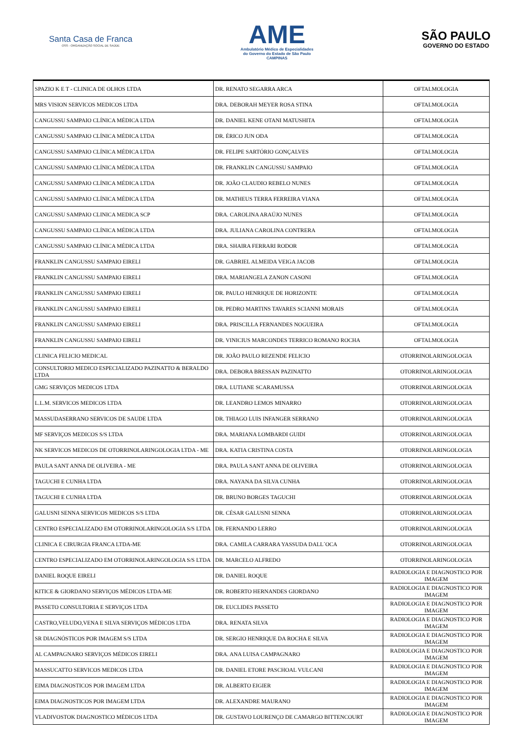Santa Casa de Franca
OSS - ORGANIZAÇÃO SOCIAL DE SAÚDE
AME
Ambulatório Médico de Especialidades
do Governo do Estado de São Paulo
CAMPINAS
SÃO PAULO
GOVERNO DO ESTADO
| SPAZIO K E T - CLINICA DE OLHOS LTDA | DR. RENATO SEGARRA ARCA | OFTALMOLOGIA |
| MRS VISION SERVICOS MEDICOS LTDA | DRA. DEBORAH MEYER ROSA STINA | OFTALMOLOGIA |
| CANGUSSU SAMPAIO CLÍNICA MÉDICA LTDA | DR. DANIEL KENE OTANI MATUSHITA | OFTALMOLOGIA |
| CANGUSSU SAMPAIO CLÍNICA MÉDICA LTDA | DR. ÉRICO JUN ODA | OFTALMOLOGIA |
| CANGUSSU SAMPAIO CLÍNICA MÉDICA LTDA | DR. FELIPE SARTÓRIO GONÇALVES | OFTALMOLOGIA |
| CANGUSSU SAMPAIO CLÍNICA MÉDICA LTDA | DR. FRANKLIN CANGUSSU SAMPAIO | OFTALMOLOGIA |
| CANGUSSU SAMPAIO CLÍNICA MÉDICA LTDA | DR. JOÃO CLAUDIO REBELO NUNES | OFTALMOLOGIA |
| CANGUSSU SAMPAIO CLÍNICA MÉDICA LTDA | DR. MATHEUS TERRA FERREIRA VIANA | OFTALMOLOGIA |
| CANGUSSU SAMPAIO CLINICA MEDICA SCP | DRA. CAROLINA ARAÚJO NUNES | OFTALMOLOGIA |
| CANGUSSU SAMPAIO CLÍNICA MÉDICA LTDA | DRA. JULIANA CAROLINA CONTRERA | OFTALMOLOGIA |
| CANGUSSU SAMPAIO CLÍNICA MÉDICA LTDA | DRA. SHAIRA FERRARI RODOR | OFTALMOLOGIA |
| FRANKLIN CANGUSSU SAMPAIO EIRELI | DR. GABRIEL ALMEIDA VEIGA JACOB | OFTALMOLOGIA |
| FRANKLIN CANGUSSU SAMPAIO EIRELI | DRA. MARIANGELA ZANON CASONI | OFTALMOLOGIA |
| FRANKLIN CANGUSSU SAMPAIO EIRELI | DR. PAULO HENRIQUE DE HORIZONTE | OFTALMOLOGIA |
| FRANKLIN CANGUSSU SAMPAIO EIRELI | DR. PEDRO MARTINS TAVARES SCIANNI MORAIS | OFTALMOLOGIA |
| FRANKLIN CANGUSSU SAMPAIO EIRELI | DRA. PRISCILLA FERNANDES NOGUEIRA | OFTALMOLOGIA |
| FRANKLIN CANGUSSU SAMPAIO EIRELI | DR. VINICIUS MARCONDES TERRICO ROMANO ROCHA | OFTALMOLOGIA |
| CLINICA FELICIO MEDICAL | DR. JOÃO PAULO REZENDE FELICIO | OTORRINOLARINGOLOGIA |
| CONSULTORIO MEDICO ESPECIALIZADO PAZINATTO & BERALDO LTDA | DRA. DEBORA BRESSAN PAZINATTO | OTORRINOLARINGOLOGIA |
| GMG SERVIÇOS MEDICOS LTDA | DRA. LUTIANE SCARAMUSSA | OTORRINOLARINGOLOGIA |
| L.L.M. SERVICOS MEDICOS LTDA | DR. LEANDRO LEMOS MINARRO | OTORRINOLARINGOLOGIA |
| MASSUDASERRANO SERVICOS DE SAUDE LTDA | DR. THIAGO LUIS INFANGER SERRANO | OTORRINOLARINGOLOGIA |
| MF SERVIÇOS MEDICOS S/S LTDA | DRA. MARIANA LOMBARDI GUIDI | OTORRINOLARINGOLOGIA |
| NK SERVICOS MEDICOS DE OTORRINOLARINGOLOGIA LTDA - ME | DRA. KATIA CRISTINA COSTA | OTORRINOLARINGOLOGIA |
| PAULA SANT ANNA DE OLIVEIRA - ME | DRA. PAULA SANT ANNA DE OLIVEIRA | OTORRINOLARINGOLOGIA |
| TAGUCHI E CUNHA LTDA | DRA. NAYANA DA SILVA CUNHA | OTORRINOLARINGOLOGIA |
| TAGUCHI E CUNHA LTDA | DR. BRUNO BORGES TAGUCHI | OTORRINOLARINGOLOGIA |
| GALUSNI SENNA SERVICOS MEDICOS S/S LTDA | DR. CÉSAR GALUSNI SENNA | OTORRINOLARINGOLOGIA |
| CENTRO ESPECIALIZADO EM OTORRINOLARINGOLOGIA S/S LTDA | DR. FERNANDO LERRO | OTORRINOLARINGOLOGIA |
| CLINICA E CIRURGIA FRANCA LTDA-ME | DRA. CAMILA CARRARA YASSUDA DALL´OCA | OTORRINOLARINGOLOGIA |
| CENTRO ESPECIALIZADO EM OTORRINOLARINGOLOGIA S/S LTDA | DR. MARCELO ALFREDO | OTORRINOLARINGOLOGIA |
| DANIEL ROQUE EIRELI | DR. DANIEL ROQUE | RADIOLOGIA E DIAGNOSTICO POR IMAGEM |
| KITICE & GIORDANO SERVIÇOS MÉDICOS LTDA-ME | DR. ROBERTO HERNANDES GIORDANO | RADIOLOGIA E DIAGNOSTICO POR IMAGEM |
| PASSETO CONSULTORIA E SERVIÇOS LTDA | DR. EUCLIDES PASSETO | RADIOLOGIA E DIAGNOSTICO POR IMAGEM |
| CASTRO,VELUDO,VENA E SILVA SERVIÇOS MÉDICOS LTDA | DRA. RENATA SILVA | RADIOLOGIA E DIAGNOSTICO POR IMAGEM |
| SR DIAGNÓSTICOS POR IMAGEM S/S LTDA | DR. SERGIO HENRIQUE DA ROCHA E SILVA | RADIOLOGIA E DIAGNOSTICO POR IMAGEM |
| AL CAMPAGNARO SERVIÇOS MÉDICOS EIRELI | DRA. ANA LUISA CAMPAGNARO | RADIOLOGIA E DIAGNOSTICO POR IMAGEM |
| MASSUCATTO SERVICOS MEDICOS LTDA | DR. DANIEL ETORE PASCHOAL VULCANI | RADIOLOGIA E DIAGNOSTICO POR IMAGEM |
| EIMA DIAGNOSTICOS POR IMAGEM LTDA | DR. ALBERTO EIGIER | RADIOLOGIA E DIAGNOSTICO POR IMAGEM |
| EIMA DIAGNOSTICOS POR IMAGEM LTDA | DR. ALEXANDRE MAURANO | RADIOLOGIA E DIAGNOSTICO POR IMAGEM |
| VLADIVOSTOK DIAGNOSTICO MÉDICOS LTDA | DR. GUSTAVO LOURENÇO DE CAMARGO BITTENCOURT | RADIOLOGIA E DIAGNOSTICO POR IMAGEM |